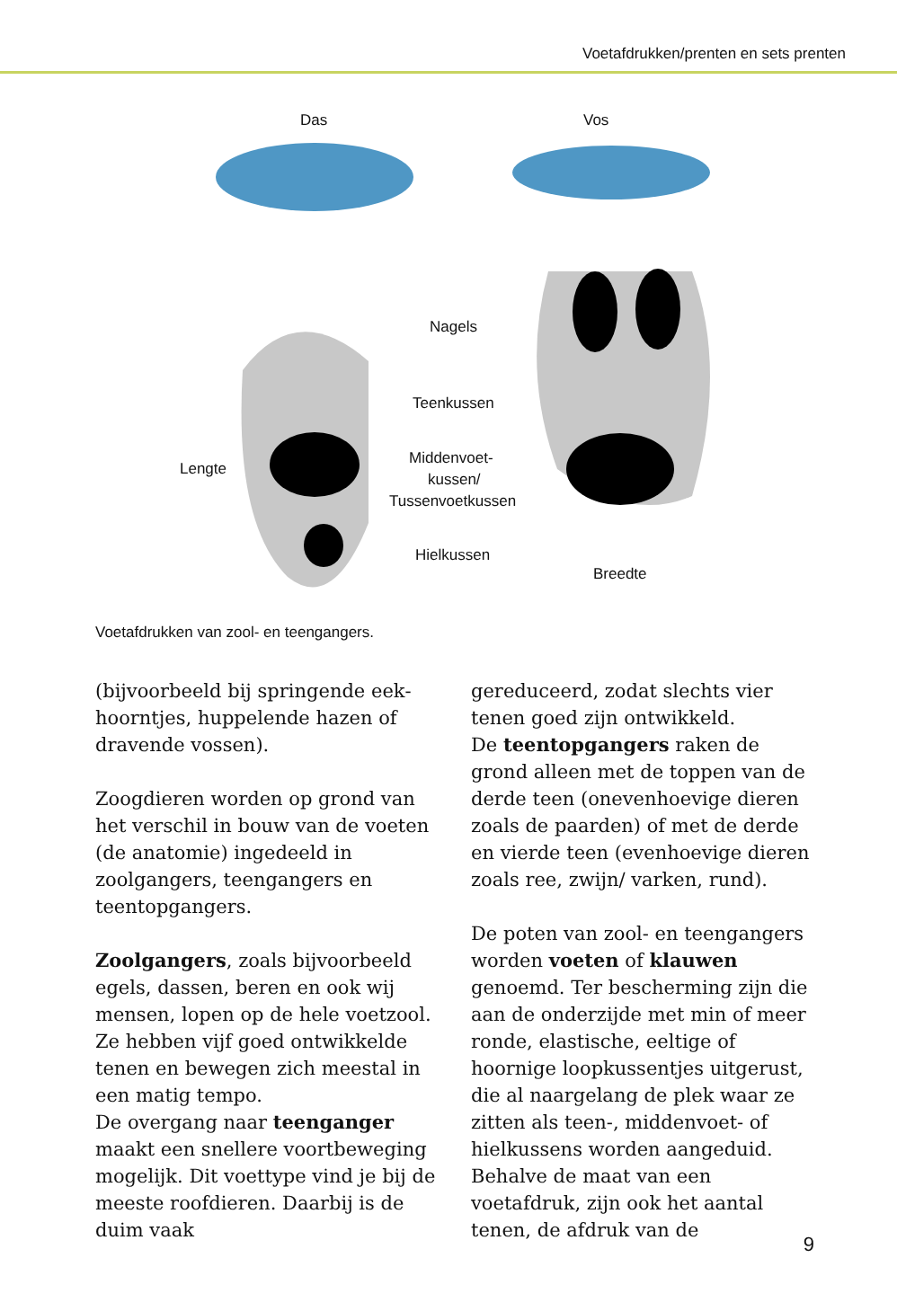Voetafdrukken/prenten en sets prenten
Das Vos
Nagels
Teenkussen
Middenvoet-
kussen/
Tussenvoetkussen
Hielkussen
Breedte
Lengte
Voetafdrukken van zool- en teengangers.
(bijvoorbeeld bij springende eek­hoorntjes, huppelende hazen of dra­vende vossen).
Zoogdieren worden op grond van het verschil in bouw van de voeten (de anatomie) ingedeeld in zoolgangers, teengangers en teentopgangers.
Zoolgangers, zoals bijvoorbeeld egels, dassen, beren en ook wij men­sen, lopen op de hele voetzool. Ze hebben vijf goed ontwikkelde tenen en bewegen zich meestal in een matig tempo.
De overgang naar teenganger maakt een snellere voortbeweging mogelijk. Dit voettype vind je bij de meeste roofdieren. Daarbij is de duim vaak
gereduceerd, zodat slechts vier tenen goed zijn ontwikkeld.
De teentopgangers raken de grond alleen met de toppen van de derde teen (onevenhoevige dieren zoals de paar­den) of met de derde en vierde teen (evenhoevige dieren zoals ree, zwijn/ varken, rund).
De poten van zool- en teengangers worden voeten of klauwen genoemd. Ter bescherming zijn die aan de onder­zijde met min of meer ronde, elasti­sche, eeltige of hoornige loopkussentjes uitgerust, die al naargelang de plek waar ze zitten als teen-, middenvoet- of hielkussens worden aangeduid. Behal­ve de maat van een voetafdruk, zijn ook het aantal tenen, de afdruk van de
9